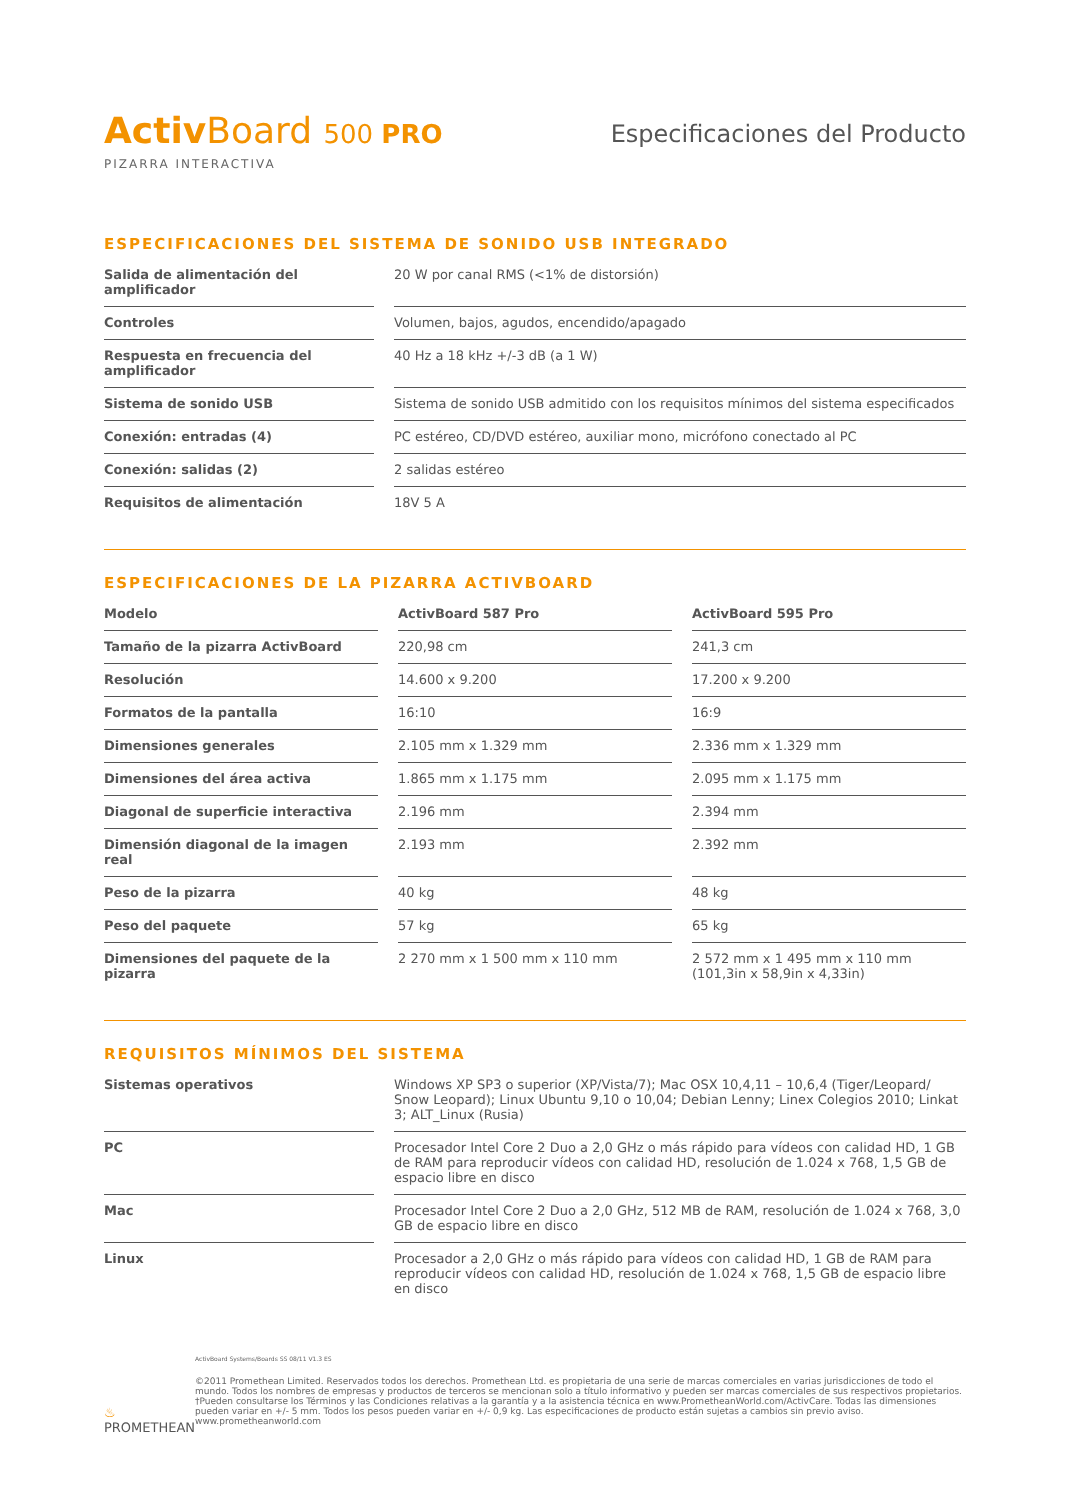Activ Board 500 PRO
PIZARRA INTERACTIVA
Especificaciones del Producto
ESPECIFICACIONES DEL SISTEMA DE SONIDO USB INTEGRADO
| Salida de alimentación del amplificador | 20 W por canal RMS (<1% de distorsión) |
| Controles | Volumen, bajos, agudos, encendido/apagado |
| Respuesta en frecuencia del amplificador | 40 Hz a 18 kHz +/-3 dB (a 1 W) |
| Sistema de sonido USB | Sistema de sonido USB admitido con los requisitos mínimos del sistema especificados |
| Conexión: entradas (4) | PC estéreo, CD/DVD estéreo, auxiliar mono, micrófono conectado al PC |
| Conexión: salidas (2) | 2 salidas estéreo |
| Requisitos de alimentación | 18V 5 A |
ESPECIFICACIONES DE LA PIZARRA ACTIVBOARD
| Modelo | ActivBoard 587 Pro | ActivBoard 595 Pro |
| --- | --- | --- |
| Tamaño de la pizarra ActivBoard | 220,98 cm | 241,3 cm |
| Resolución | 14.600 x 9.200 | 17.200 x 9.200 |
| Formatos de la pantalla | 16:10 | 16:9 |
| Dimensiones generales | 2.105 mm x 1.329 mm | 2.336 mm x 1.329 mm |
| Dimensiones del área activa | 1.865 mm x 1.175 mm | 2.095 mm x 1.175 mm |
| Diagonal de superficie interactiva | 2.196 mm | 2.394 mm |
| Dimensión diagonal de la imagen real | 2.193 mm | 2.392 mm |
| Peso de la pizarra | 40 kg | 48 kg |
| Peso del paquete | 57 kg | 65 kg |
| Dimensiones del paquete de la pizarra | 2 270 mm x 1 500 mm x 110 mm | 2 572 mm x 1 495 mm x 110 mm (101,3in x 58,9in x 4,33in) |
REQUISITOS MÍNIMOS DEL SISTEMA
| Sistemas operativos | Windows XP SP3 o superior (XP/Vista/7); Mac OSX 10,4,11 – 10,6,4 (Tiger/Leopard/ Snow Leopard); Linux Ubuntu 9,10 o 10,04; Debian Lenny; Linex Colegios 2010; Linkat 3; ALT_Linux (Rusia) |
| PC | Procesador Intel Core 2 Duo a 2,0 GHz o más rápido para vídeos con calidad HD, 1 GB de RAM para reproducir vídeos con calidad HD, resolución de 1.024 x 768, 1,5 GB de espacio libre en disco |
| Mac | Procesador Intel Core 2 Duo a 2,0 GHz, 512 MB de RAM, resolución de 1.024 x 768, 3,0 GB de espacio libre en disco |
| Linux | Procesador a 2,0 GHz o más rápido para vídeos con calidad HD, 1 GB de RAM para reproducir vídeos con calidad HD, resolución de 1.024 x 768, 1,5 GB de espacio libre en disco |
♨ PROMETHEAN
ActivBoard Systems/Boards SS 08/11 V1.3 ES
©2011 Promethean Limited. Reservados todos los derechos. Promethean Ltd. es propietaria de una serie de marcas comerciales en varias jurisdicciones de todo el mundo. Todos los nombres de empresas y productos de terceros se mencionan solo a título informativo y pueden ser marcas comerciales de sus respectivos propietarios. †Pueden consultarse los Términos y las Condiciones relativas a la garantía y a la asistencia técnica en www.PrometheanWorld.com/ActivCare. Todas las dimensiones pueden variar en +/- 5 mm. Todos los pesos pueden variar en +/- 0,9 kg. Las especificaciones de producto están sujetas a cambios sin previo aviso. www.prometheanworld.com